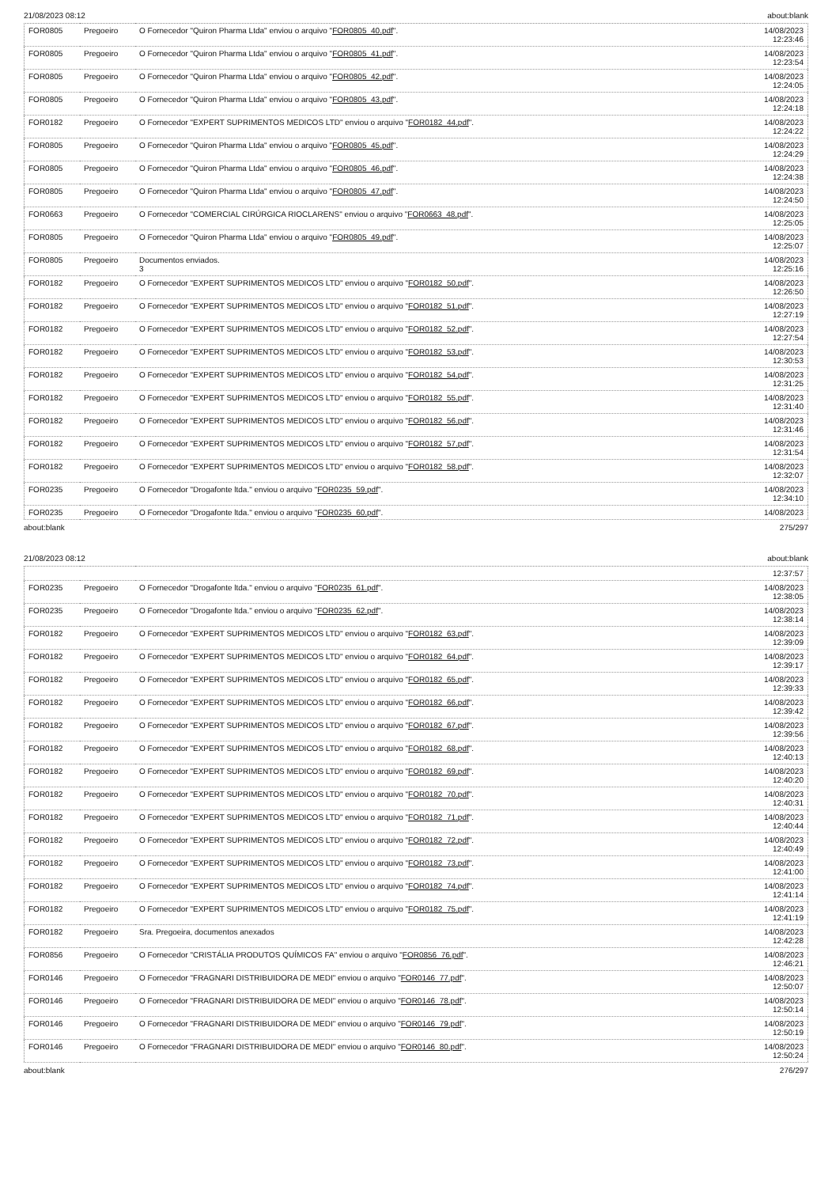21/08/2023 08:12 about:blank
| FOR0805 | Pregoeiro | O Fornecedor "Quiron Pharma Ltda" enviou o arquivo " FOR0805_40.pdf ". | 14/08/2023 12:23:46 |
| FOR0805 | Pregoeiro | O Fornecedor "Quiron Pharma Ltda" enviou o arquivo " FOR0805_41.pdf ". | 14/08/2023 12:23:54 |
| FOR0805 | Pregoeiro | O Fornecedor "Quiron Pharma Ltda" enviou o arquivo " FOR0805_42.pdf ". | 14/08/2023 12:24:05 |
| FOR0805 | Pregoeiro | O Fornecedor "Quiron Pharma Ltda" enviou o arquivo " FOR0805_43.pdf ". | 14/08/2023 12:24:18 |
| FOR0182 | Pregoeiro | O Fornecedor "EXPERT SUPRIMENTOS MEDICOS LTD" enviou o arquivo " FOR0182_44.pdf ". | 14/08/2023 12:24:22 |
| FOR0805 | Pregoeiro | O Fornecedor "Quiron Pharma Ltda" enviou o arquivo " FOR0805_45.pdf ". | 14/08/2023 12:24:29 |
| FOR0805 | Pregoeiro | O Fornecedor "Quiron Pharma Ltda" enviou o arquivo " FOR0805_46.pdf ". | 14/08/2023 12:24:38 |
| FOR0805 | Pregoeiro | O Fornecedor "Quiron Pharma Ltda" enviou o arquivo " FOR0805_47.pdf ". | 14/08/2023 12:24:50 |
| FOR0663 | Pregoeiro | O Fornecedor "COMERCIAL CIRÚRGICA RIOCLARENS" enviou o arquivo " FOR0663_48.pdf ". | 14/08/2023 12:25:05 |
| FOR0805 | Pregoeiro | O Fornecedor "Quiron Pharma Ltda" enviou o arquivo " FOR0805_49.pdf ". | 14/08/2023 12:25:07 |
| FOR0805 | Pregoeiro | Documentos enviados. 3 | 14/08/2023 12:25:16 |
| FOR0182 | Pregoeiro | O Fornecedor "EXPERT SUPRIMENTOS MEDICOS LTD" enviou o arquivo " FOR0182_50.pdf ". | 14/08/2023 12:26:50 |
| FOR0182 | Pregoeiro | O Fornecedor "EXPERT SUPRIMENTOS MEDICOS LTD" enviou o arquivo " FOR0182_51.pdf ". | 14/08/2023 12:27:19 |
| FOR0182 | Pregoeiro | O Fornecedor "EXPERT SUPRIMENTOS MEDICOS LTD" enviou o arquivo " FOR0182_52.pdf ". | 14/08/2023 12:27:54 |
| FOR0182 | Pregoeiro | O Fornecedor "EXPERT SUPRIMENTOS MEDICOS LTD" enviou o arquivo " FOR0182_53.pdf ". | 14/08/2023 12:30:53 |
| FOR0182 | Pregoeiro | O Fornecedor "EXPERT SUPRIMENTOS MEDICOS LTD" enviou o arquivo " FOR0182_54.pdf ". | 14/08/2023 12:31:25 |
| FOR0182 | Pregoeiro | O Fornecedor "EXPERT SUPRIMENTOS MEDICOS LTD" enviou o arquivo " FOR0182_55.pdf ". | 14/08/2023 12:31:40 |
| FOR0182 | Pregoeiro | O Fornecedor "EXPERT SUPRIMENTOS MEDICOS LTD" enviou o arquivo " FOR0182_56.pdf ". | 14/08/2023 12:31:46 |
| FOR0182 | Pregoeiro | O Fornecedor "EXPERT SUPRIMENTOS MEDICOS LTD" enviou o arquivo " FOR0182_57.pdf ". | 14/08/2023 12:31:54 |
| FOR0182 | Pregoeiro | O Fornecedor "EXPERT SUPRIMENTOS MEDICOS LTD" enviou o arquivo " FOR0182_58.pdf ". | 14/08/2023 12:32:07 |
| FOR0235 | Pregoeiro | O Fornecedor "Drogafonte ltda." enviou o arquivo " FOR0235_59.pdf ". | 14/08/2023 12:34:10 |
| FOR0235 | Pregoeiro | O Fornecedor "Drogafonte ltda." enviou o arquivo " FOR0235_60.pdf ". | 14/08/2023 |
about:blank 275/297
21/08/2023 08:12 about:blank
| | | | 12:37:57 |
| FOR0235 | Pregoeiro | O Fornecedor "Drogafonte ltda." enviou o arquivo " FOR0235_61.pdf ". | 14/08/2023 12:38:05 |
| FOR0235 | Pregoeiro | O Fornecedor "Drogafonte ltda." enviou o arquivo " FOR0235_62.pdf ". | 14/08/2023 12:38:14 |
| FOR0182 | Pregoeiro | O Fornecedor "EXPERT SUPRIMENTOS MEDICOS LTD" enviou o arquivo " FOR0182_63.pdf ". | 14/08/2023 12:39:09 |
| FOR0182 | Pregoeiro | O Fornecedor "EXPERT SUPRIMENTOS MEDICOS LTD" enviou o arquivo " FOR0182_64.pdf ". | 14/08/2023 12:39:17 |
| FOR0182 | Pregoeiro | O Fornecedor "EXPERT SUPRIMENTOS MEDICOS LTD" enviou o arquivo " FOR0182_65.pdf ". | 14/08/2023 12:39:33 |
| FOR0182 | Pregoeiro | O Fornecedor "EXPERT SUPRIMENTOS MEDICOS LTD" enviou o arquivo " FOR0182_66.pdf ". | 14/08/2023 12:39:42 |
| FOR0182 | Pregoeiro | O Fornecedor "EXPERT SUPRIMENTOS MEDICOS LTD" enviou o arquivo " FOR0182_67.pdf ". | 14/08/2023 12:39:56 |
| FOR0182 | Pregoeiro | O Fornecedor "EXPERT SUPRIMENTOS MEDICOS LTD" enviou o arquivo " FOR0182_68.pdf ". | 14/08/2023 12:40:13 |
| FOR0182 | Pregoeiro | O Fornecedor "EXPERT SUPRIMENTOS MEDICOS LTD" enviou o arquivo " FOR0182_69.pdf ". | 14/08/2023 12:40:20 |
| FOR0182 | Pregoeiro | O Fornecedor "EXPERT SUPRIMENTOS MEDICOS LTD" enviou o arquivo " FOR0182_70.pdf ". | 14/08/2023 12:40:31 |
| FOR0182 | Pregoeiro | O Fornecedor "EXPERT SUPRIMENTOS MEDICOS LTD" enviou o arquivo " FOR0182_71.pdf ". | 14/08/2023 12:40:44 |
| FOR0182 | Pregoeiro | O Fornecedor "EXPERT SUPRIMENTOS MEDICOS LTD" enviou o arquivo " FOR0182_72.pdf ". | 14/08/2023 12:40:49 |
| FOR0182 | Pregoeiro | O Fornecedor "EXPERT SUPRIMENTOS MEDICOS LTD" enviou o arquivo " FOR0182_73.pdf ". | 14/08/2023 12:41:00 |
| FOR0182 | Pregoeiro | O Fornecedor "EXPERT SUPRIMENTOS MEDICOS LTD" enviou o arquivo " FOR0182_74.pdf ". | 14/08/2023 12:41:14 |
| FOR0182 | Pregoeiro | O Fornecedor "EXPERT SUPRIMENTOS MEDICOS LTD" enviou o arquivo " FOR0182_75.pdf ". | 14/08/2023 12:41:19 |
| FOR0182 | Pregoeiro | Sra. Pregoeira, documentos anexados | 14/08/2023 12:42:28 |
| FOR0856 | Pregoeiro | O Fornecedor "CRISTÁLIA PRODUTOS QUÍMICOS FA" enviou o arquivo " FOR0856_76.pdf ". | 14/08/2023 12:46:21 |
| FOR0146 | Pregoeiro | O Fornecedor "FRAGNARI DISTRIBUIDORA DE MEDI" enviou o arquivo " FOR0146_77.pdf ". | 14/08/2023 12:50:07 |
| FOR0146 | Pregoeiro | O Fornecedor "FRAGNARI DISTRIBUIDORA DE MEDI" enviou o arquivo " FOR0146_78.pdf ". | 14/08/2023 12:50:14 |
| FOR0146 | Pregoeiro | O Fornecedor "FRAGNARI DISTRIBUIDORA DE MEDI" enviou o arquivo " FOR0146_79.pdf ". | 14/08/2023 12:50:19 |
| FOR0146 | Pregoeiro | O Fornecedor "FRAGNARI DISTRIBUIDORA DE MEDI" enviou o arquivo " FOR0146_80.pdf ". | 14/08/2023 12:50:24 |
about:blank 276/297